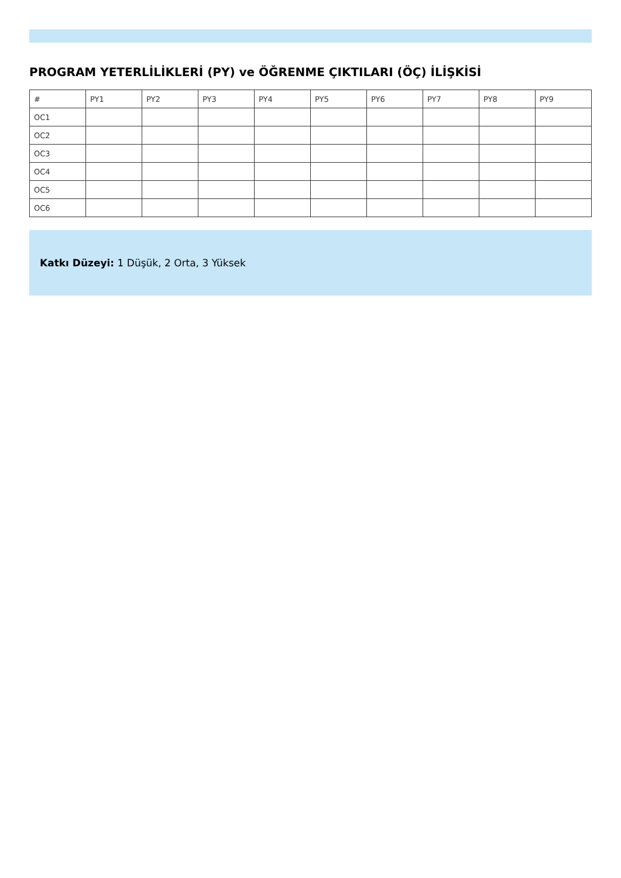PROGRAM YETERLİLİKLERİ (PY) ve ÖĞRENME ÇIKTILARI (ÖÇ) İLİŞKİSİ
| # | PY1 | PY2 | PY3 | PY4 | PY5 | PY6 | PY7 | PY8 | PY9 |
| --- | --- | --- | --- | --- | --- | --- | --- | --- | --- |
| OC1 | | | | | | | | | |
| OC2 | | | | | | | | | |
| OC3 | | | | | | | | | |
| OC4 | | | | | | | | | |
| OC5 | | | | | | | | | |
| OC6 | | | | | | | | | |
Katkı Düzeyi: 1 Düşük, 2 Orta, 3 Yüksek